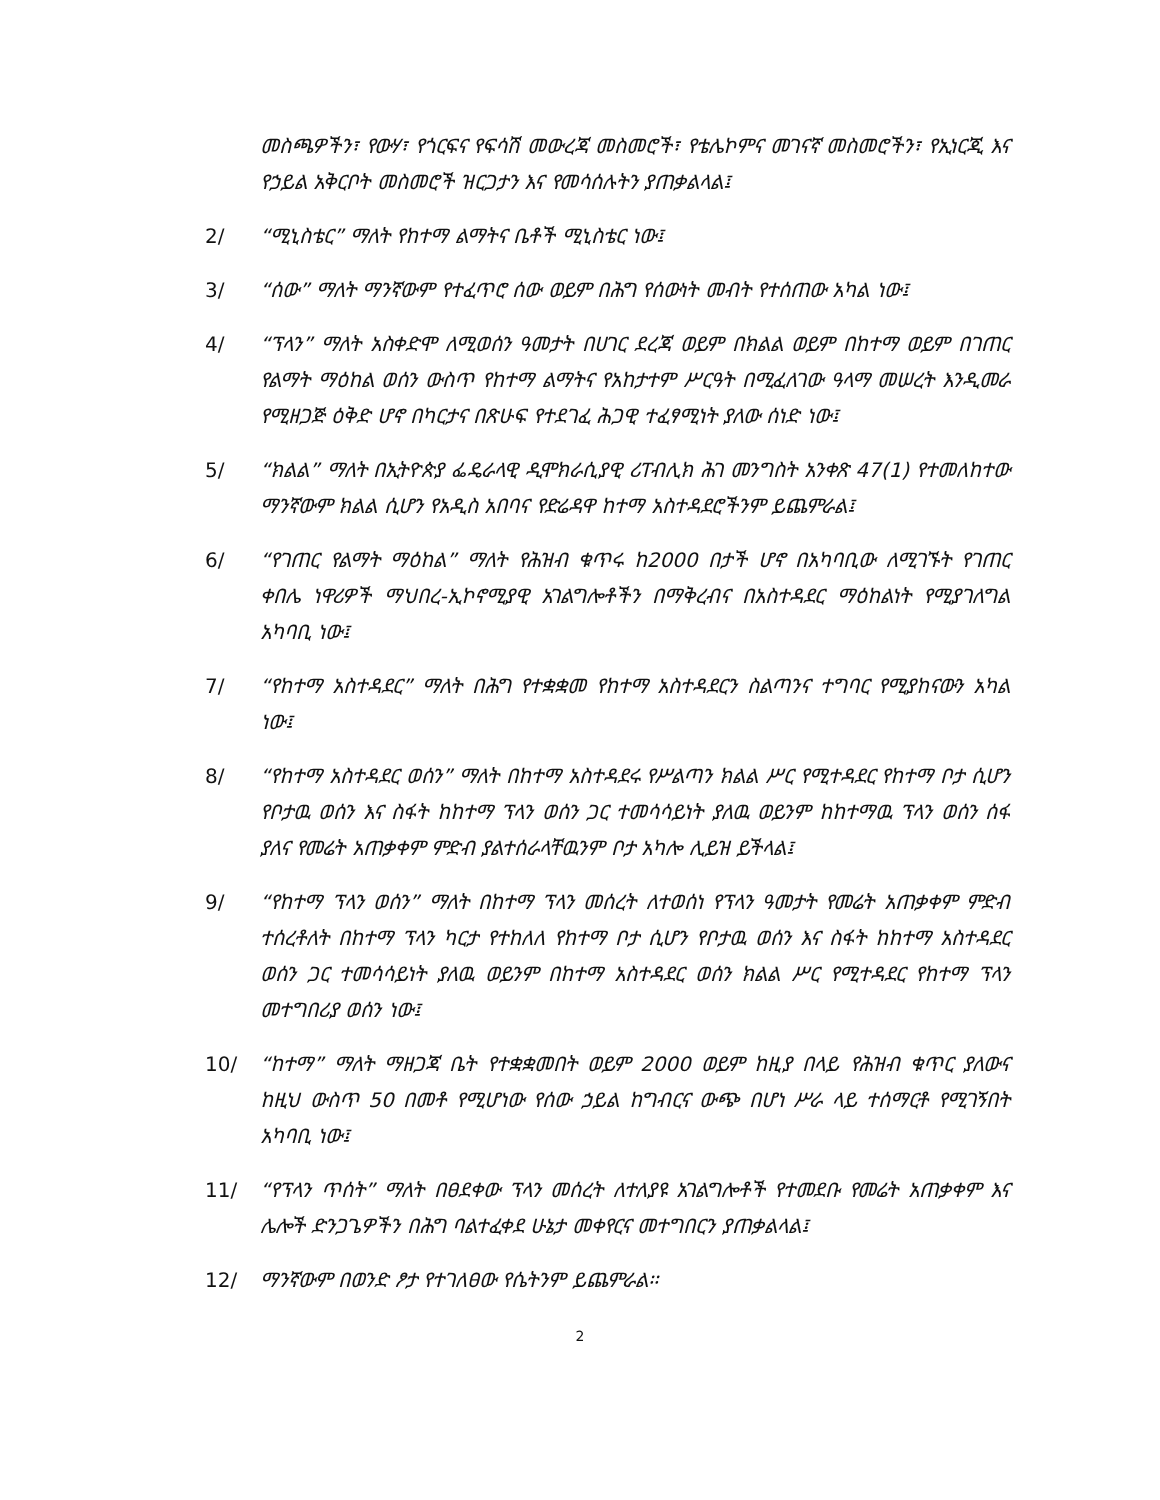መስጫዎችን፣ የውሃ፣ የጎርፍና የፍሳሽ መውረጃ መስመሮች፣ የቴሌኮምና መገናኛ መስመሮችን፣ የኢነርጂ እና የኃይል አቅርቦት መስመሮች ዝርጋታን እና የመሳሰሉትን ያጠቃልላል፤
2/ “ሚኒስቴር” ማለት የከተማ ልማትና ቤቶች ሚኒስቴር ነው፤
3/ “ሰው” ማለት ማንኛውም የተፈጥሮ ሰው ወይም በሕግ የሰውነት መብት የተሰጠው አካል ነው፤
4/ “ፕላን” ማለት አስቀድሞ ለሚወሰን ዓመታት በሀገር ደረጃ ወይም በክልል ወይም በከተማ ወይም በገጠር የልማት ማዕከል ወሰን ውስጥ የከተማ ልማትና የአከታተም ሥርዓት በሚፈለገው ዓላማ መሠረት እንዲመራ የሚዘጋጅ ዕቅድ ሆኖ በካርታና በጽሁፍ የተደገፈ ሕጋዊ ተፈፃሚነት ያለው ሰነድ ነው፤
5/ “ክልል” ማለት በኢትዮጵያ ፌዴራላዊ ዲሞክራሲያዊ ሪፐብሊክ ሕገ መንግስት አንቀጽ 47(1) የተመለከተው ማንኛውም ክልል ሲሆን የአዲስ አበባና የድሬዳዋ ከተማ አስተዳደሮችንም ይጨምራል፤
6/ “የገጠር የልማት ማዕከል” ማለት የሕዝብ ቁጥሩ ከ2000 በታች ሆኖ በአካባቢው ለሚገኙት የገጠር ቀበሌ ነዋሪዎች ማህበረ-ኢኮኖሚያዊ አገልግሎቶችን በማቅረብና በአስተዳደር ማዕከልነት የሚያገለግል አካባቢ ነው፤
7/ “የከተማ አስተዳደር” ማለት በሕግ የተቋቋመ የከተማ አስተዳደርን ስልጣንና ተግባር የሚያከናውን አካል ነው፤
8/ “የከተማ አስተዳደር ወሰን” ማለት በከተማ አስተዳደሩ የሥልጣን ክልል ሥር የሚተዳደር የከተማ ቦታ ሲሆን የቦታዉ ወሰን እና ስፋት ከከተማ ፕላን ወሰን ጋር ተመሳሳይነት ያለዉ ወይንም ከከተማዉ ፕላን ወሰን ሰፋ ያለና የመሬት አጠቃቀም ምድብ ያልተሰራላቸዉንም ቦታ አካሎ ሊይዝ ይችላል፤
9/ “የከተማ ፕላን ወሰን” ማለት በከተማ ፕላን መሰረት ለተወሰነ የፕላን ዓመታት የመሬት አጠቃቀም ምድብ ተሰረቶለት በከተማ ፕላን ካርታ የተከለለ የከተማ ቦታ ሲሆን የቦታዉ ወሰን እና ስፋት ከከተማ አስተዳደር ወሰን ጋር ተመሳሳይነት ያለዉ ወይንም በከተማ አስተዳደር ወሰን ክልል ሥር የሚተዳደር የከተማ ፕላን መተግበሪያ ወሰን ነው፤
10/ “ከተማ” ማለት ማዘጋጃ ቤት የተቋቋመበት ወይም 2000 ወይም ከዚያ በላይ የሕዝብ ቁጥር ያለውና ከዚህ ውስጥ 50 በመቶ የሚሆነው የሰው ኃይል ከግብርና ውጭ በሆነ ሥራ ላይ ተሰማርቶ የሚገኝበት አካባቢ ነው፤
11/ “የፕላን ጥሰት” ማለት በፀደቀው ፕላን መሰረት ለተለያዩ አገልግሎቶች የተመደቡ የመሬት አጠቃቀም እና ሌሎች ድንጋጌዎችን በሕግ ባልተፈቀደ ሁኔታ መቀየርና መተግበርን ያጠቃልላል፤
12/ ማንኛውም በወንድ ፆታ የተገለፀው የሴትንም ይጨምራል፡፡
2